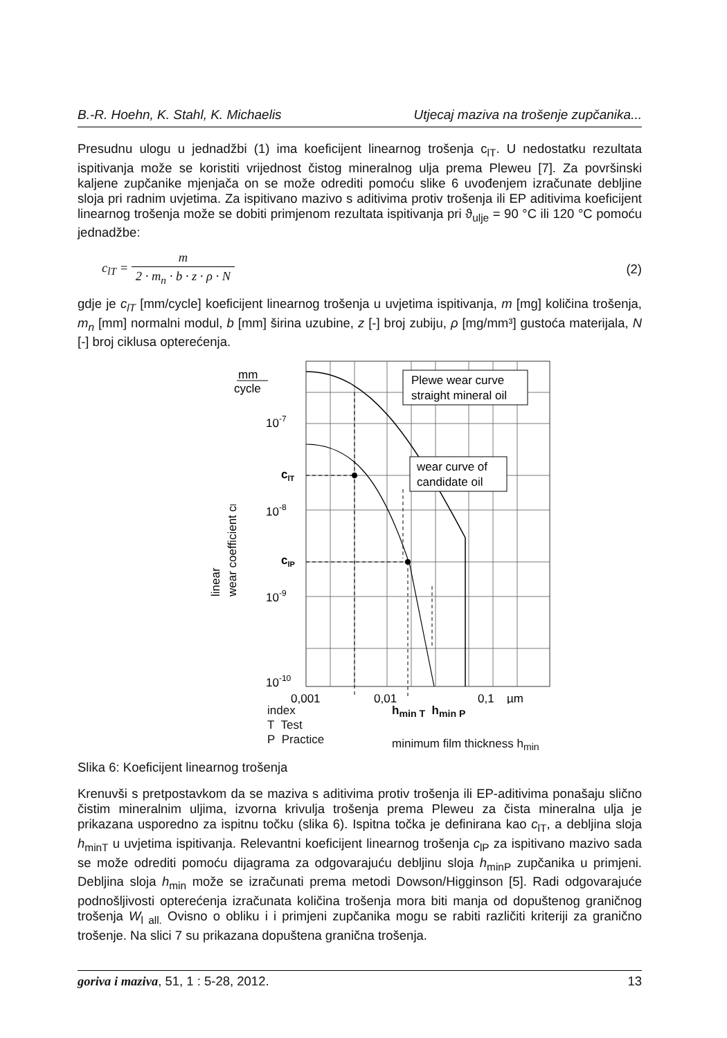B.-R. Hoehn, K. Stahl, K. Michaelis Utjecaj maziva na trošenje zupčanika...
Presudnu ulogu u jednadžbi (1) ima koeficijent linearnog trošenja c<sub>lT</sub>. U nedostatku rezultata ispitivanja može se koristiti vrijednost čistog mineralnog ulja prema Pleweu [7]. Za površinski kaljene zupčanike mjenjača on se može odrediti pomoću slike 6 uvođenjem izračunate debljine sloja pri radnim uvjetima. Za ispitivano mazivo s aditivima protiv trošenja ili EP aditivima koeficijent linearnog trošenja može se dobiti primjenom rezultata ispitivanja pri ϑ<sub>ulje</sub> = 90 °C ili 120 °C pomoću jednadžbe:
c<sub>lT</sub> = m 2 · m<sub>n</sub> · b · z · ρ · N (2)
gdje je c<sub>lT</sub> [mm/cycle] koeficijent linearnog trošenja u uvjetima ispitivanja, m [mg] količina trošenja, m<sub>n</sub> [mm] normalni modul, b [mm] širina uzubine, z [-] broj zubiju, ρ [mg/mm³] gustoća materijala, N [-] broj ciklusa opterećenja.
Plewe wear curve
straight mineral oil
wear curve of
candidate oil
mm
cycle
10-7
10-8
10-9
10-10
clT
clP
linear
wear coefficient cl
0,001
0,01
0,1
µm
index
T Test
P Practice
h<sub>min T</sub> h<sub>min P</sub>
minimum film thickness h<sub>min</sub>
Slika 6: Koeficijent linearnog trošenja
Krenuvši s pretpostavkom da se maziva s aditivima protiv trošenja ili EP-aditivima ponašaju slično čistim mineralnim uljima, izvorna krivulja trošenja prema Pleweu za čista mineralna ulja je prikazana usporedno za ispitnu točku (slika 6). Ispitna točka je definirana kao c<sub>lT</sub>, a debljina sloja h<sub>minT</sub> u uvjetima ispitivanja. Relevantni koeficijent linearnog trošenja c<sub>lP</sub> za ispitivano mazivo sada se može odrediti pomoću dijagrama za odgovarajuću debljinu sloja h<sub>minP</sub> zupčanika u primjeni. Debljina sloja h<sub>min</sub> može se izračunati prema metodi Dowson/Higginson [5]. Radi odgovarajuće podnošljivosti opterećenja izračunata količina trošenja mora biti manja od dopuštenog graničnog trošenja W<sub>l all.</sub> Ovisno o obliku i i primjeni zupčanika mogu se rabiti različiti kriteriji za granično trošenje. Na slici 7 su prikazana dopuštena granična trošenja.
goriva i maziva, 51, 1 : 5-28, 2012. 13